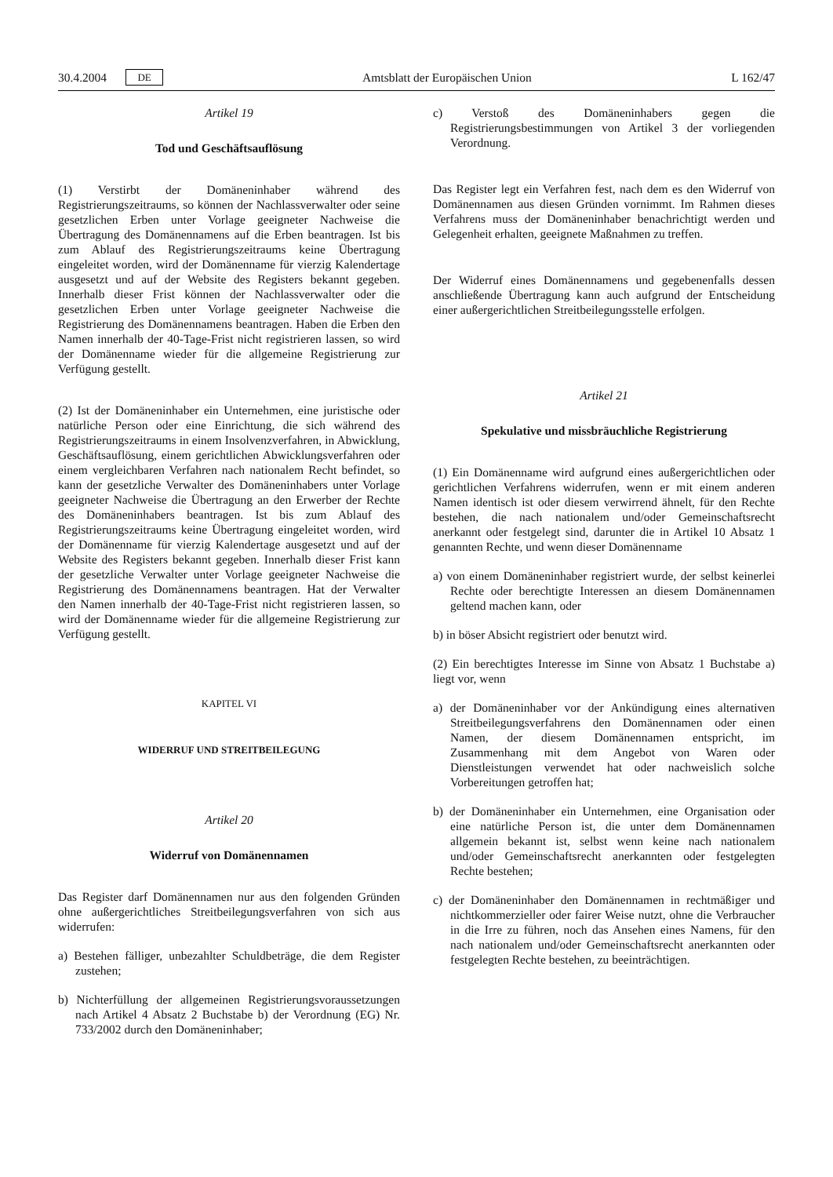30.4.2004 DE Amtsblatt der Europäischen Union L 162/47
Artikel 19
Tod und Geschäftsauflösung
(1) Verstirbt der Domäneninhaber während des Registrierungszeitraums, so können der Nachlassverwalter oder seine gesetzlichen Erben unter Vorlage geeigneter Nachweise die Übertragung des Domänennamens auf die Erben beantragen. Ist bis zum Ablauf des Registrierungszeitraums keine Übertragung eingeleitet worden, wird der Domänenname für vierzig Kalendertage ausgesetzt und auf der Website des Registers bekannt gegeben. Innerhalb dieser Frist können der Nachlassverwalter oder die gesetzlichen Erben unter Vorlage geeigneter Nachweise die Registrierung des Domänennamens beantragen. Haben die Erben den Namen innerhalb der 40-Tage-Frist nicht registrieren lassen, so wird der Domänenname wieder für die allgemeine Registrierung zur Verfügung gestellt.
(2) Ist der Domäneninhaber ein Unternehmen, eine juristische oder natürliche Person oder eine Einrichtung, die sich während des Registrierungszeitraums in einem Insolvenzverfahren, in Abwicklung, Geschäftsauflösung, einem gerichtlichen Abwicklungsverfahren oder einem vergleichbaren Verfahren nach nationalem Recht befindet, so kann der gesetzliche Verwalter des Domäneninhabers unter Vorlage geeigneter Nachweise die Übertragung an den Erwerber der Rechte des Domäneninhabers beantragen. Ist bis zum Ablauf des Registrierungszeitraums keine Übertragung eingeleitet worden, wird der Domänenname für vierzig Kalendertage ausgesetzt und auf der Website des Registers bekannt gegeben. Innerhalb dieser Frist kann der gesetzliche Verwalter unter Vorlage geeigneter Nachweise die Registrierung des Domänennamens beantragen. Hat der Verwalter den Namen innerhalb der 40-Tage-Frist nicht registrieren lassen, so wird der Domänenname wieder für die allgemeine Registrierung zur Verfügung gestellt.
KAPITEL VI
WIDERRUF UND STREITBEILEGUNG
Artikel 20
Widerruf von Domänennamen
Das Register darf Domänennamen nur aus den folgenden Gründen ohne außergerichtliches Streitbeilegungsverfahren von sich aus widerrufen:
a) Bestehen fälliger, unbezahlter Schuldbeträge, die dem Register zustehen;
b) Nichterfüllung der allgemeinen Registrierungsvoraussetzungen nach Artikel 4 Absatz 2 Buchstabe b) der Verordnung (EG) Nr. 733/2002 durch den Domäneninhaber;
c) Verstoß des Domäneninhabers gegen die Registrierungsbestimmungen von Artikel 3 der vorliegenden Verordnung.
Das Register legt ein Verfahren fest, nach dem es den Widerruf von Domänennamen aus diesen Gründen vornimmt. Im Rahmen dieses Verfahrens muss der Domäneninhaber benachrichtigt werden und Gelegenheit erhalten, geeignete Maßnahmen zu treffen.
Der Widerruf eines Domänennamens und gegebenenfalls dessen anschließende Übertragung kann auch aufgrund der Entscheidung einer außergerichtlichen Streitbeilegungsstelle erfolgen.
Artikel 21
Spekulative und missbräuchliche Registrierung
(1) Ein Domänenname wird aufgrund eines außergerichtlichen oder gerichtlichen Verfahrens widerrufen, wenn er mit einem anderen Namen identisch ist oder diesem verwirrend ähnelt, für den Rechte bestehen, die nach nationalem und/oder Gemeinschaftsrecht anerkannt oder festgelegt sind, darunter die in Artikel 10 Absatz 1 genannten Rechte, und wenn dieser Domänenname
a) von einem Domäneninhaber registriert wurde, der selbst keinerlei Rechte oder berechtigte Interessen an diesem Domänennamen geltend machen kann, oder
b) in böser Absicht registriert oder benutzt wird.
(2) Ein berechtigtes Interesse im Sinne von Absatz 1 Buchstabe a) liegt vor, wenn
a) der Domäneninhaber vor der Ankündigung eines alternativen Streitbeilegungsverfahrens den Domänennamen oder einen Namen, der diesem Domänennamen entspricht, im Zusammenhang mit dem Angebot von Waren oder Dienstleistungen verwendet hat oder nachweislich solche Vorbereitungen getroffen hat;
b) der Domäneninhaber ein Unternehmen, eine Organisation oder eine natürliche Person ist, die unter dem Domänennamen allgemein bekannt ist, selbst wenn keine nach nationalem und/oder Gemeinschaftsrecht anerkannten oder festgelegten Rechte bestehen;
c) der Domäneninhaber den Domänennamen in rechtmäßiger und nichtkommerzieller oder fairer Weise nutzt, ohne die Verbraucher in die Irre zu führen, noch das Ansehen eines Namens, für den nach nationalem und/oder Gemeinschaftsrecht anerkannten oder festgelegten Rechte bestehen, zu beeinträchtigen.